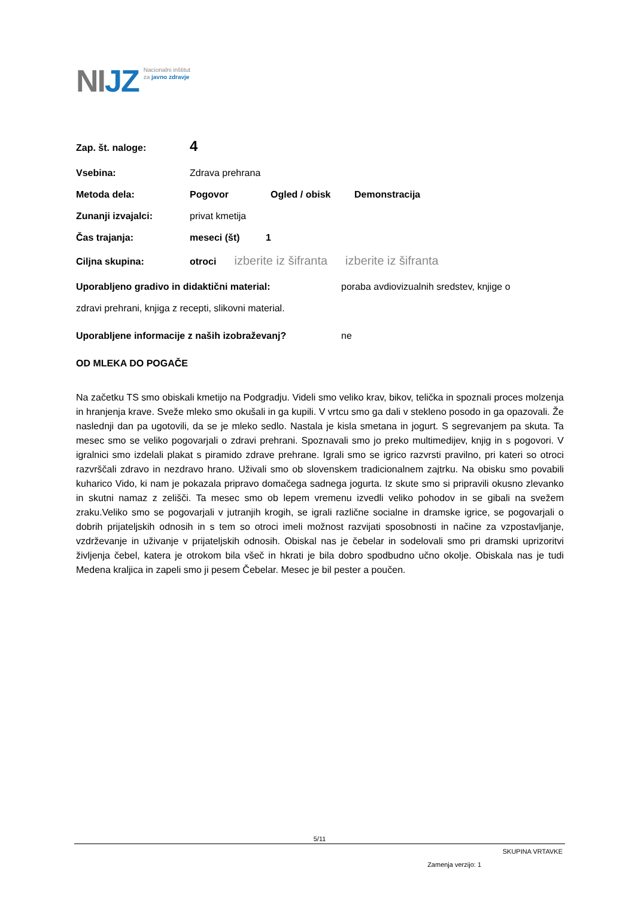NIJZ
Nacionalni inštitut
za javno zdravje
Zap. št. naloge:
4
Vsebina: Zdrava prehrana
Metoda dela: Pogovor Ogled / obisk Demonstracija
Zunanji izvajalci: privat kmetija
Čas trajanja: meseci (št) 1
Ciljna skupina: otroci izberite iz šifranta izberite iz šifranta
Uporabljeno gradivo in didaktični material: poraba avdiovizualnih sredstev, knjige o
zdravi prehrani, knjiga z recepti, slikovni material.
Uporabljene informacije z naših izobraževanj? ne
OD MLEKA DO POGAČE
Na začetku TS smo obiskali kmetijo na Podgradju. Videli smo veliko krav, bikov, telička in spoznali proces molzenja in hranjenja krave. Sveže mleko smo okušali in ga kupili. V vrtcu smo ga dali v stekleno posodo in ga opazovali. Že naslednji dan pa ugotovili, da se je mleko sedlo. Nastala je kisla smetana in jogurt. S segrevanjem pa skuta. Ta mesec smo se veliko pogovarjali o zdravi prehrani. Spoznavali smo jo preko multimedijev, knjig in s pogovori. V igralnici smo izdelali plakat s piramido zdrave prehrane. Igrali smo se igrico razvrsti pravilno, pri kateri so otroci razvrščali zdravo in nezdravo hrano. Uživali smo ob slovenskem tradicionalnem zajtrku. Na obisku smo povabili kuharico Vido, ki nam je pokazala pripravo domačega sadnega jogurta. Iz skute smo si pripravili okusno zlevanko in skutni namaz z zelišči. Ta mesec smo ob lepem vremenu izvedli veliko pohodov in se gibali na svežem zraku.Veliko smo se pogovarjali v jutranjih krogih, se igrali različne socialne in dramske igrice, se pogovarjali o dobrih prijateljskih odnosih in s tem so otroci imeli možnost razvijati sposobnosti in načine za vzpostavljanje, vzdrževanje in uživanje v prijateljskih odnosih. Obiskal nas je čebelar in sodelovali smo pri dramski uprizoritvi življenja čebel, katera je otrokom bila všeč in hkrati je bila dobro spodbudno učno okolje. Obiskala nas je tudi Medena kraljica in zapeli smo ji pesem Čebelar. Mesec je bil pester a poučen.
5/11
SKUPINA VRTAVKE
Zamenja verzijo: 1